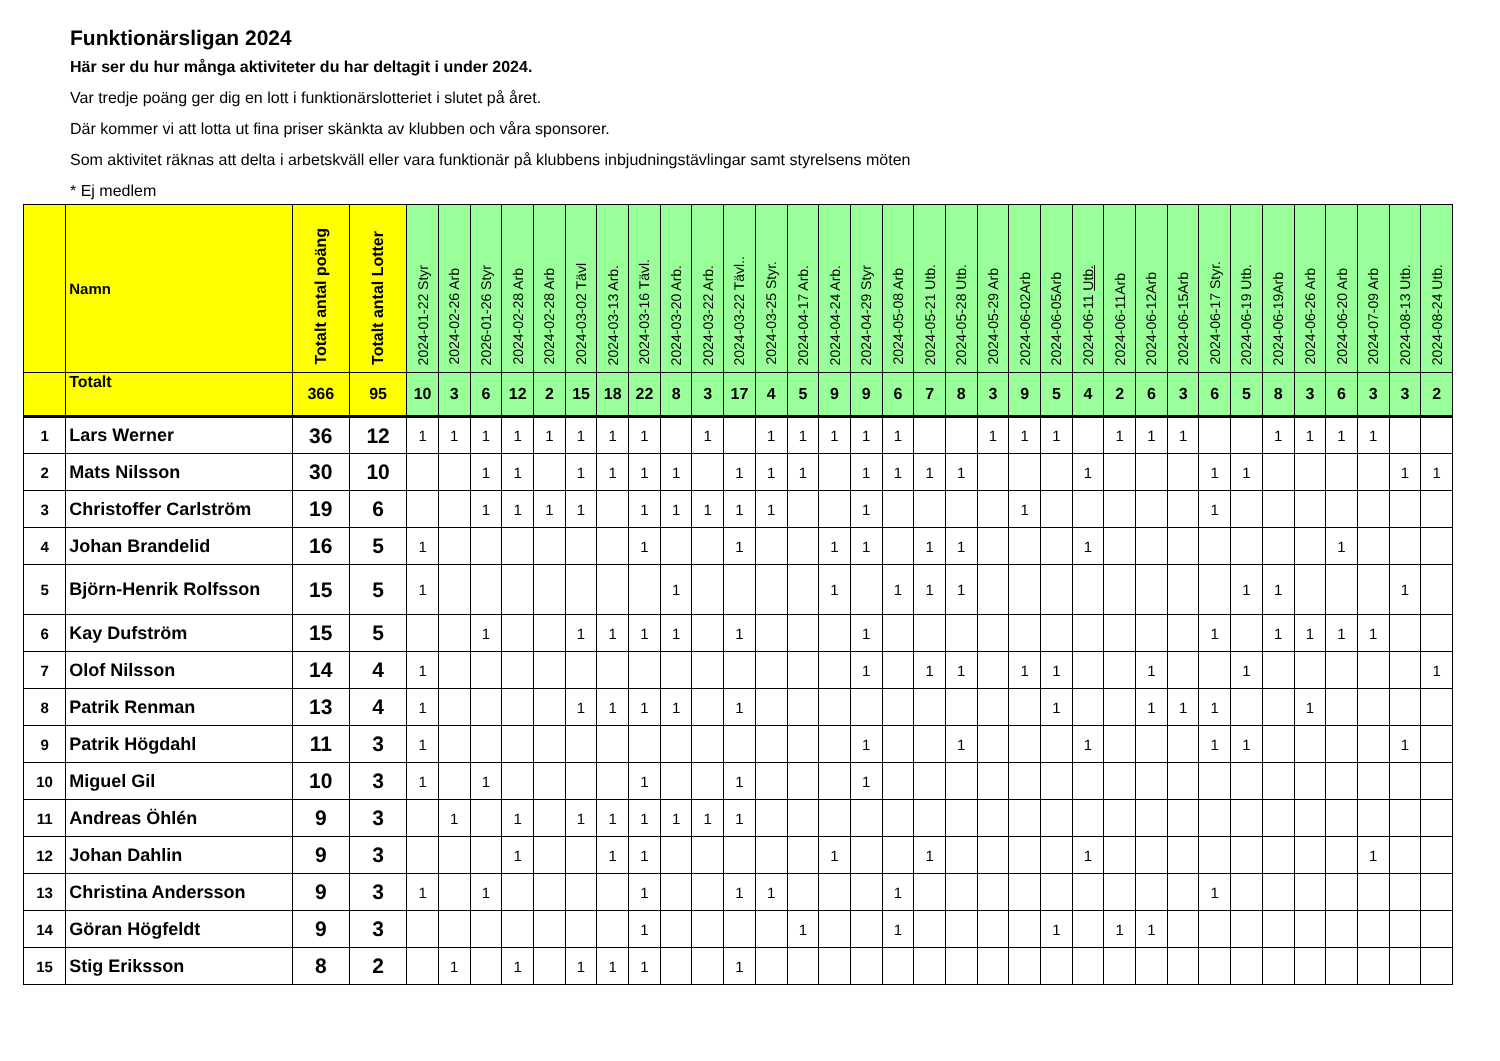Funktionärsligan 2024
Här ser du hur många aktiviteter du har deltagit i under 2024.
Var tredje poäng ger dig en lott i funktionärslotteriet i slutet på året.
Där kommer vi att lotta ut fina priser skänkta av klubben och våra sponsorer.
Som aktivitet räknas att delta i arbetskväll eller vara funktionär på klubbens inbjudningstävlingar samt styrelsens möten
* Ej medlem
| | Namn | Totalt antal poäng | Totalt antal Lotter | 2024-01-22 Styr | 2024-02-26 Arb | 2026-01-26 Styr | 2024-02-28 Arb | 2024-02-28 Arb | 2024-03-02 Tävl | 2024-03-13 Arb. | 2024-03-16 Tävl. | 2024-03-20 Arb. | 2024-03-22 Arb. | 2024-03-22 Tävl.. | 2024-03-25 Styr. | 2024-04-17 Arb. | 2024-04-24 Arb. | 2024-04-29 Styr | 2024-05-08 Arb | 2024-05-21 Utb. | 2024-05-28 Utb. | 2024-05-29 Arb | 2024-06-02Arb | 2024-06-05Arb | 2024-06-11 Utb. | 2024-06-11Arb | 2024-06-12Arb | 2024-06-15Arb | 2024-06-17 Styr. | 2024-06-19 Utb. | 2024-06-19Arb | 2024-06-26 Arb | 2024-06-20 Arb | 2024-07-09 Arb | 2024-08-13 Utb. | 2024-08-24 Utb. |
| --- | --- | --- | --- | --- | --- | --- | --- | --- | --- | --- | --- | --- | --- | --- | --- | --- | --- | --- | --- | --- | --- | --- | --- | --- | --- | --- | --- | --- | --- | --- | --- | --- | --- | --- | --- | --- |
| | Totalt | 366 | 95 | 10 | 3 | 6 | 12 | 2 | 15 | 18 | 22 | 8 | 3 | 17 | 4 | 5 | 9 | 9 | 6 | 7 | 8 | 3 | 9 | 5 | 4 | 2 | 6 | 3 | 6 | 5 | 8 | 3 | 6 | 3 | 3 | 2 |
| 1 | Lars Werner | 36 | 12 | 1 | 1 | 1 | 1 | 1 | 1 | 1 | 1 | | 1 | | 1 | 1 | 1 | 1 | 1 | | | 1 | 1 | 1 | | 1 | 1 | 1 | | | 1 | 1 | 1 | 1 | | |
| 2 | Mats Nilsson | 30 | 10 | | | 1 | 1 | | 1 | 1 | 1 | 1 | | 1 | 1 | 1 | | 1 | 1 | 1 | 1 | | | | 1 | | | | 1 | 1 | | | | | 1 | 1 |
| 3 | Christoffer Carlström | 19 | 6 | | | 1 | 1 | 1 | 1 | | 1 | 1 | 1 | 1 | 1 | | | 1 | | | | | 1 | | | | | | 1 | | | | | | | |
| 4 | Johan Brandelid | 16 | 5 | 1 | | | | | | | 1 | | | 1 | | | 1 | 1 | | 1 | 1 | | | | 1 | | | | | | | | 1 | | | |
| 5 | Björn-Henrik Rolfsson | 15 | 5 | 1 | | | | | | | | 1 | | | | | 1 | | 1 | 1 | 1 | | | | | | | | | 1 | 1 | | | | 1 | |
| 6 | Kay Dufström | 15 | 5 | | | 1 | | | 1 | 1 | 1 | 1 | | 1 | | | | 1 | | | | | | | | | | | 1 | | 1 | 1 | 1 | 1 | | |
| 7 | Olof Nilsson | 14 | 4 | 1 | | | | | | | | | | | | | | 1 | | 1 | 1 | | 1 | 1 | | | 1 | | | 1 | | | | | | 1 |
| 8 | Patrik Renman | 13 | 4 | 1 | | | | | 1 | 1 | 1 | 1 | | 1 | | | | | | | | | | 1 | | | 1 | 1 | 1 | | | 1 | | | | |
| 9 | Patrik Högdahl | 11 | 3 | 1 | | | | | | | | | | | | | | 1 | | | 1 | | | | 1 | | | | 1 | 1 | | | | | 1 | |
| 10 | Miguel Gil | 10 | 3 | 1 | | 1 | | | | | 1 | | | 1 | | | | 1 | | | | | | | | | | | | | | | | | | |
| 11 | Andreas Öhlén | 9 | 3 | | 1 | | 1 | | 1 | 1 | 1 | 1 | 1 | 1 | | | | | | | | | | | | | | | | | | | | | | |
| 12 | Johan Dahlin | 9 | 3 | | | | 1 | | | 1 | 1 | | | | | | 1 | | | 1 | | | | | 1 | | | | | | | | | 1 | | |
| 13 | Christina Andersson | 9 | 3 | 1 | | 1 | | | | | 1 | | | 1 | 1 | | | | 1 | | | | | | | | | | 1 | | | | | | | |
| 14 | Göran Högfeldt | 9 | 3 | | | | | | | | 1 | | | | | 1 | | | 1 | | | | | 1 | | 1 | 1 | | | | | | | | | |
| 15 | Stig Eriksson | 8 | 2 | | 1 | | 1 | | 1 | 1 | 1 | | | 1 | | | | | | | | | | | | | | | | | | | | | | |